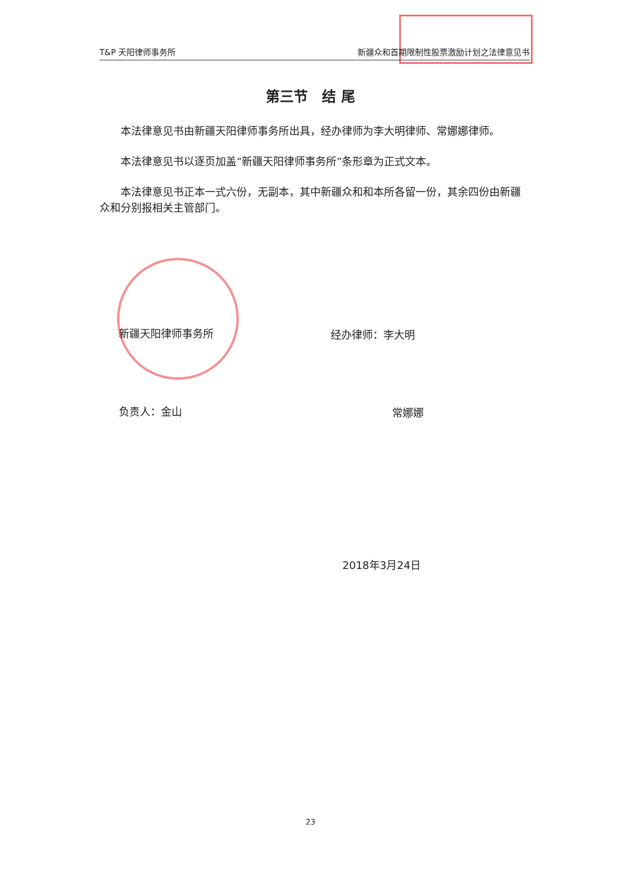T&P 天阳律师事务所 新疆众和首期限制性股票激励计划之法律意见书
第三节　结 尾
本法律意见书由新疆天阳律师事务所出具，经办律师为李大明律师、常娜娜律师。
本法律意见书以逐页加盖“新疆天阳律师事务所”条形章为正式文本。
本法律意见书正本一式六份，无副本，其中新疆众和和本所各留一份，其余四份由新疆众和分别报相关主管部门。
新疆天阳律师事务所 经办律师：李大明
负责人：金山 常娜娜
2018年3月24日
23